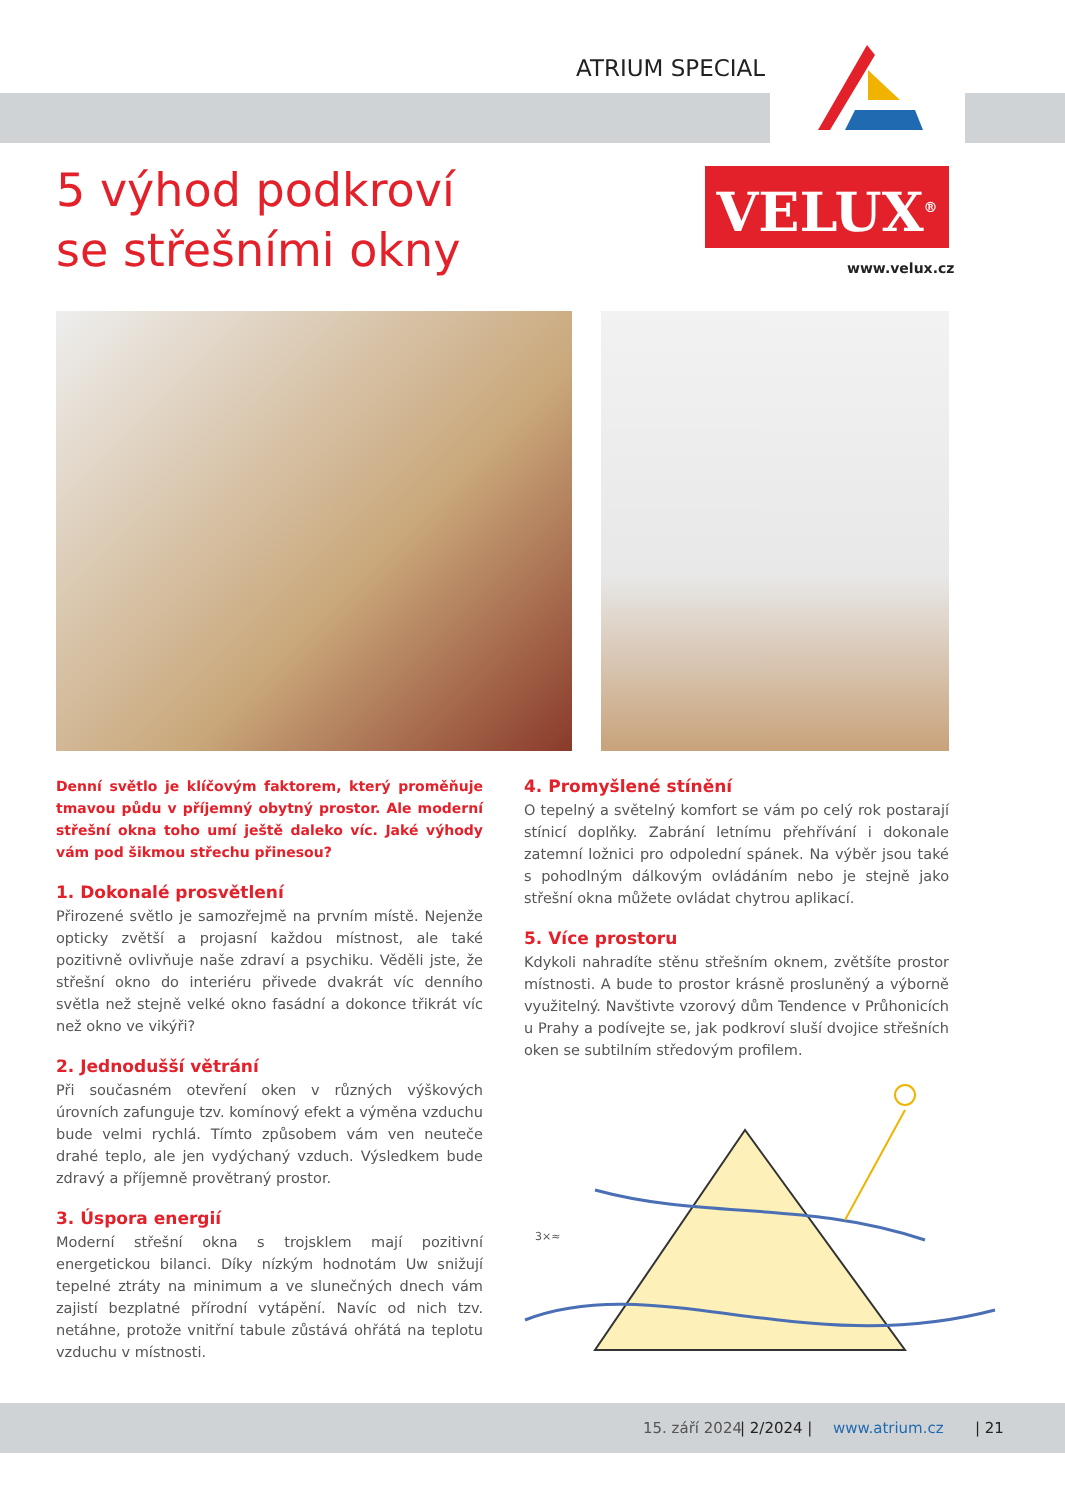ATRIUM SPECIAL
5 výhod podkroví
se střešními okny
VELUX<sup>®</sup>
www.velux.cz
Denní světlo je klíčovým faktorem, který proměňuje tmavou půdu v příjemný obytný prostor. Ale moderní střešní okna toho umí ještě daleko víc. Jaké výhody vám pod šikmou střechu přinesou?
1. Dokonalé prosvětlení
Přirozené světlo je samozřejmě na prvním místě. Nejenže opticky zvětší a projasní každou místnost, ale také pozitivně ovlivňuje naše zdraví a psychiku. Věděli jste, že střešní okno do interiéru přivede dvakrát víc denního světla než stejně velké okno fasádní a dokonce třikrát víc než okno ve vikýři?
2. Jednodušší větrání
Při současném otevření oken v různých výškových úrovních zafunguje tzv. komínový efekt a výměna vzduchu bude velmi rychlá. Tímto způsobem vám ven neuteče drahé teplo, ale jen vydýchaný vzduch. Výsledkem bude zdravý a příjemně provětraný prostor.
3. Úspora energií
Moderní střešní okna s trojsklem mají pozitivní energetickou bilanci. Díky nízkým hodnotám Uw snižují tepelné ztráty na minimum a ve slunečných dnech vám zajistí bezplatné přírodní vytápění. Navíc od nich tzv. netáhne, protože vnitřní tabule zůstává ohřátá na teplotu vzduchu v místnosti.
4. Promyšlené stínění
O tepelný a světelný komfort se vám po celý rok postarají stínicí doplňky. Zabrání letnímu přehřívání i dokonale zatemní ložnici pro odpolední spánek. Na výběr jsou také s pohodlným dálkovým ovládáním nebo je stejně jako střešní okna můžete ovládat chytrou aplikací.
5. Více prostoru
Kdykoli nahradíte stěnu střešním oknem, zvětšíte prostor místnosti. A bude to prostor krásně prosluněný a výborně využitelný. Navštivte vzorový dům Tendence v Průhonicích u Prahy a podívejte se, jak podkroví sluší dvojice střešních oken se subtilním středovým profilem.
3×≈
15. září 2024 | 2/2024 | www.atrium.cz | 21